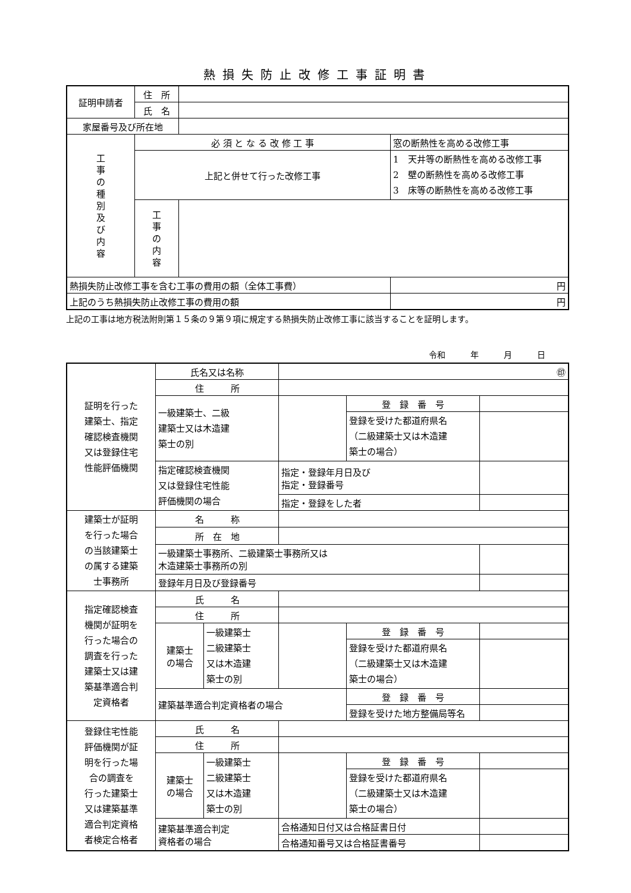熱損失防止改修工事証明書
| 証明申請者 | 住 所 | | | |
| | 氏 名 | | | |
| 家屋番号及び所在地 | | | | |
| 工 事 の 種 別 及 び 内 容 | 必 須 と な る 改 修 工 事 | | 窓の断熱性を高める改修工事 | |
| | 上記と併せて行った改修工事 | | 1 天井等の断熱性を高める改修工事 2 壁の断熱性を高める改修工事 3 床等の断熱性を高める改修工事 | |
| | 工 事 の 内 容 | | | |
| 熱損失防止改修工事を含む工事の費用の額（全体工事費） | | | | 円 |
| 上記のうち熱損失防止改修工事の費用の額 | | | | 円 |
上記の工事は地方税法附則第１５条の９第９項に規定する熱損失防止改修工事に該当することを証明します。
令和　　　年　　　月　　　日
| 証明を行った 建築士、指定 確認検査機関 又は登録住宅 性能評価機関 | 氏名又は名称 | | ㊞ | | | |
| | 住 所 | | | | | |
| | 一級建築士、二級 建築士又は木造建 築士の別 | | | 登 録 番 号 | | |
| | | | | 登録を受けた都道府県名 （二級建築士又は木造建 築士の場合） | | |
| | 指定確認検査機関 又は登録住宅性能 評価機関の場合 | | 指定・登録年月日及び 指定・登録番号 | | | |
| | | | 指定・登録をした者 | | | |
| 建築士が証明 を行った場合 の当該建築士 の属する建築 士事務所 | 名 称 | | | | | |
| | 所 在 地 | | | | | |
| | 一級建築士事務所、二級建築士事務所又は 木造建築士事務所の別 | | | | | |
| | 登録年月日及び登録番号 | | | | | |
| 指定確認検査 機関が証明を 行った場合の 調査を行った 建築士又は建 築基準適合判 定資格者 | 氏 名 | | | | | |
| | 住 所 | | | | | |
| | 建築士 の場合 | 一級建築士 二級建築士 又は木造建 築士の別 | | 登 録 番 号 | | |
| | | | | 登録を受けた都道府県名 （二級建築士又は木造建 築士の場合） | | |
| | 建築基準適合判定資格者の場合 | | | 登 録 番 号 | | |
| | | | | 登録を受けた地方整備局等名 | | |
| 登録住宅性能 評価機関が証 明を行った場 合の調査を 行った建築士 又は建築基準 適合判定資格 者検定合格者 | 氏 名 | | | | | |
| | 住 所 | | | | | |
| | 建築士 の場合 | 一級建築士 二級建築士 又は木造建 築士の別 | | 登 録 番 号 | | |
| | | | | 登録を受けた都道府県名 （二級建築士又は木造建 築士の場合） | | |
| | 建築基準適合判定 資格者の場合 | | 合格通知日付又は合格証書日付 | | | |
| | | | 合格通知番号又は合格証書番号 | | | |